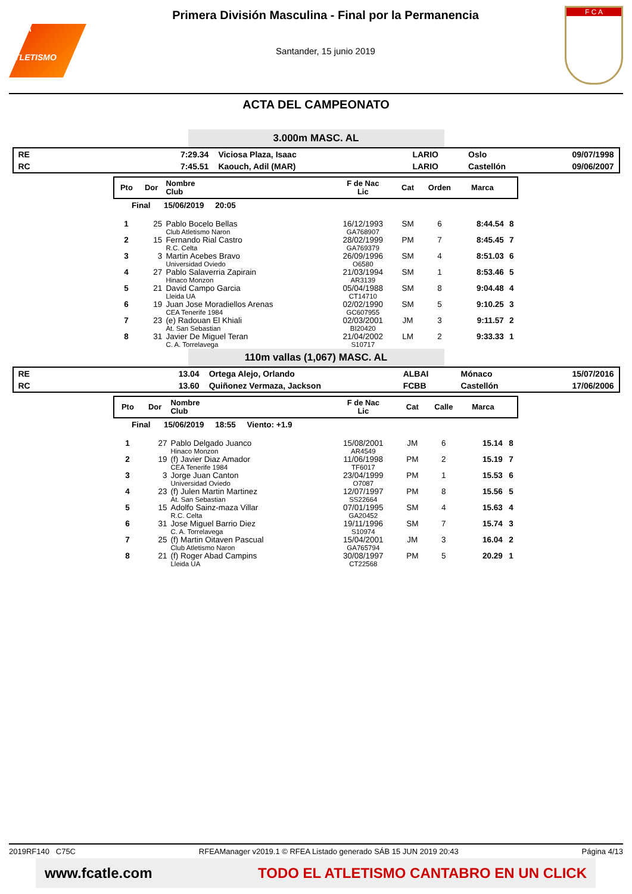RFEA
ATLETISMO
Primera División Masculina - Final por la Permanencia
Santander, 15 junio 2019
F C A
ACTA DEL CAMPEONATO
3.000m MASC. AL
| RE | 7:29.34 | Viciosa Plaza, Isaac | LARIO | Oslo | 09/07/1998 |
| RC | 7:45.51 | Kaouch, Adil (MAR) | LARIO | Castellón | 09/06/2007 |
| Pto | Dor | Nombre Club | F de Nac Lic | Cat | Orden | Marca | |
| --- | --- | --- | --- | --- | --- | --- | --- |
| Final 15/06/2019 20:05 | | | | | | | |
| 1 | 25 | Pablo Bocelo Bellas Club Atletismo Naron | 16/12/1993 GA768907 | SM | 6 | 8:44.54 | 8 |
| 2 | 15 | Fernando Rial Castro R.C. Celta | 28/02/1999 GA769379 | PM | 7 | 8:45.45 | 7 |
| 3 | 3 | Martin Acebes Bravo Universidad Oviedo | 26/09/1996 O6580 | SM | 4 | 8:51.03 | 6 |
| 4 | 27 | Pablo Salaverria Zapirain Hinaco Monzon | 21/03/1994 AR3139 | SM | 1 | 8:53.46 | 5 |
| 5 | 21 | David Campo Garcia Lleida UA | 05/04/1988 CT14710 | SM | 8 | 9:04.48 | 4 |
| 6 | 19 | Juan Jose Moradiellos Arenas CEA Tenerife 1984 | 02/02/1990 GC607955 | SM | 5 | 9:10.25 | 3 |
| 7 | 23 | (e) Radouan El Khiali At. San Sebastian | 02/03/2001 BI20420 | JM | 3 | 9:11.57 | 2 |
| 8 | 31 | Javier De Miguel Teran C. A. Torrelavega | 21/04/2002 S10717 | LM | 2 | 9:33.33 | 1 |
110m vallas (1,067) MASC. AL
| RE | 13.04 | Ortega Alejo, Orlando | ALBAI | Mónaco | 15/07/2016 |
| RC | 13.60 | Quiñonez Vermaza, Jackson | FCBB | Castellón | 17/06/2006 |
| Pto | Dor | Nombre Club | F de Nac Lic | Cat | Calle | Marca | |
| --- | --- | --- | --- | --- | --- | --- | --- |
| Final 15/06/2019 18:55 Viento: +1.9 | | | | | | | |
| 1 | 27 | Pablo Delgado Juanco Hinaco Monzon | 15/08/2001 AR4549 | JM | 6 | 15.14 | 8 |
| 2 | 19 | (f) Javier Diaz Amador CEA Tenerife 1984 | 11/06/1998 TF6017 | PM | 2 | 15.19 | 7 |
| 3 | 3 | Jorge Juan Canton Universidad Oviedo | 23/04/1999 O7087 | PM | 1 | 15.53 | 6 |
| 4 | 23 | (f) Julen Martin Martinez At. San Sebastian | 12/07/1997 SS22664 | PM | 8 | 15.56 | 5 |
| 5 | 15 | Adolfo Sainz-maza Villar R.C. Celta | 07/01/1995 GA20452 | SM | 4 | 15.63 | 4 |
| 6 | 31 | Jose Miguel Barrio Diez C. A. Torrelavega | 19/11/1996 S10974 | SM | 7 | 15.74 | 3 |
| 7 | 25 | (f) Martin Oitaven Pascual Club Atletismo Naron | 15/04/2001 GA765794 | JM | 3 | 16.04 | 2 |
| 8 | 21 | (f) Roger Abad Campins Lleida UA | 30/08/1997 CT22568 | PM | 5 | 20.29 | 1 |
2019RF140 C75C RFEAManager v2019.1 © RFEA Listado generado SÁB 15 JUN 2019 20:43 Página 4/13
www.fcatle.com TODO EL ATLETISMO CANTABRO EN UN CLICK